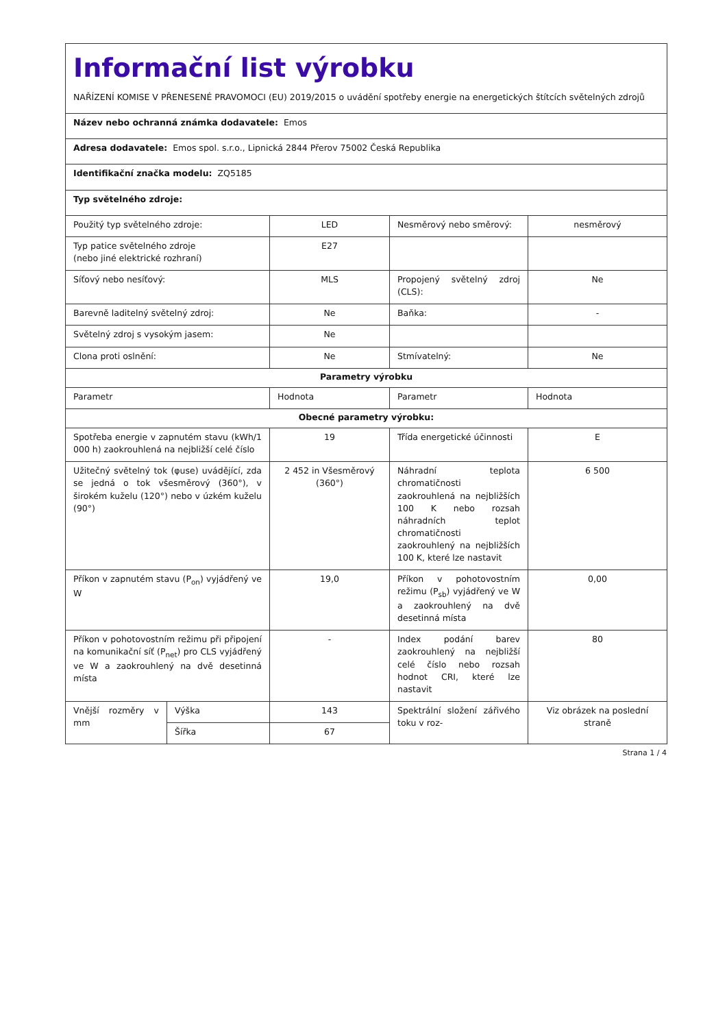| Informační list výrobku NAŘÍZENÍ KOMISE V PŘENESENÉ PRAVOMOCI (EU) 2019/2015 o uvádění spotřeby energie na energetických štítcích světelných zdrojů | | | | |
| Název nebo ochranná známka dodavatele: Emos | | | | |
| Adresa dodavatele: Emos spol. s.r.o., Lipnická 2844 Přerov 75002 Česká Republika | | | | |
| Identifikační značka modelu: ZQ5185 | | | | |
| Typ světelného zdroje: | | | | |
| Použitý typ světelného zdroje: | | LED | Nesměrový nebo směrový: | nesměrový |
| Typ patice světelného zdroje (nebo jiné elektrické rozhraní) | | E27 | | |
| Síťový nebo nesíťový: | | MLS | Propojený světelný zdroj (CLS): | Ne |
| Barevně laditelný světelný zdroj: | | Ne | Baňka: | - |
| Světelný zdroj s vysokým jasem: | | Ne | | |
| Clona proti oslnění: | | Ne | Stmívatelný: | Ne |
| Parametry výrobku | | | | |
| Parametr | | Hodnota | Parametr | Hodnota |
| Obecné parametry výrobku: | | | | |
| Spotřeba energie v zapnutém stavu (kWh/1 000 h) zaokrouhlená na nejbližší celé číslo | | 19 | Třída energetické účinnosti | E |
| Užitečný světelný tok (φuse) uvádějící, zda se jedná o tok všesměrový (360°), v širokém kuželu (120°) nebo v úzkém kuželu (90°) | | 2 452 in Všesměrový (360°) | Náhradní teplota chromatičnosti zaokrouhlená na nejbližších 100 K nebo rozsah náhradních teplot chromatičnosti zaokrouhlený na nejbližších 100 K, které lze nastavit | 6 500 |
| Příkon v zapnutém stavu (P<sub>on</sub>) vyjádřený ve W | | 19,0 | Příkon v pohotovostním režimu (P<sub>sb</sub>) vyjádřený ve W a zaokrouhlený na dvě desetinná místa | 0,00 |
| Příkon v pohotovostním režimu při připojení na komunikační síť (P<sub>net</sub>) pro CLS vyjádřený ve W a zaokrouhlený na dvě desetinná místa | | - | Index podání barev zaokrouhlený na nejbližší celé číslo nebo rozsah hodnot CRI, které lze nastavit | 80 |
| Vnější rozměry v mm | Výška | 143 | Spektrální složení zářivého toku v roz- | Viz obrázek na poslední straně |
| | Šířka | 67 | | |
Strana 1 / 4